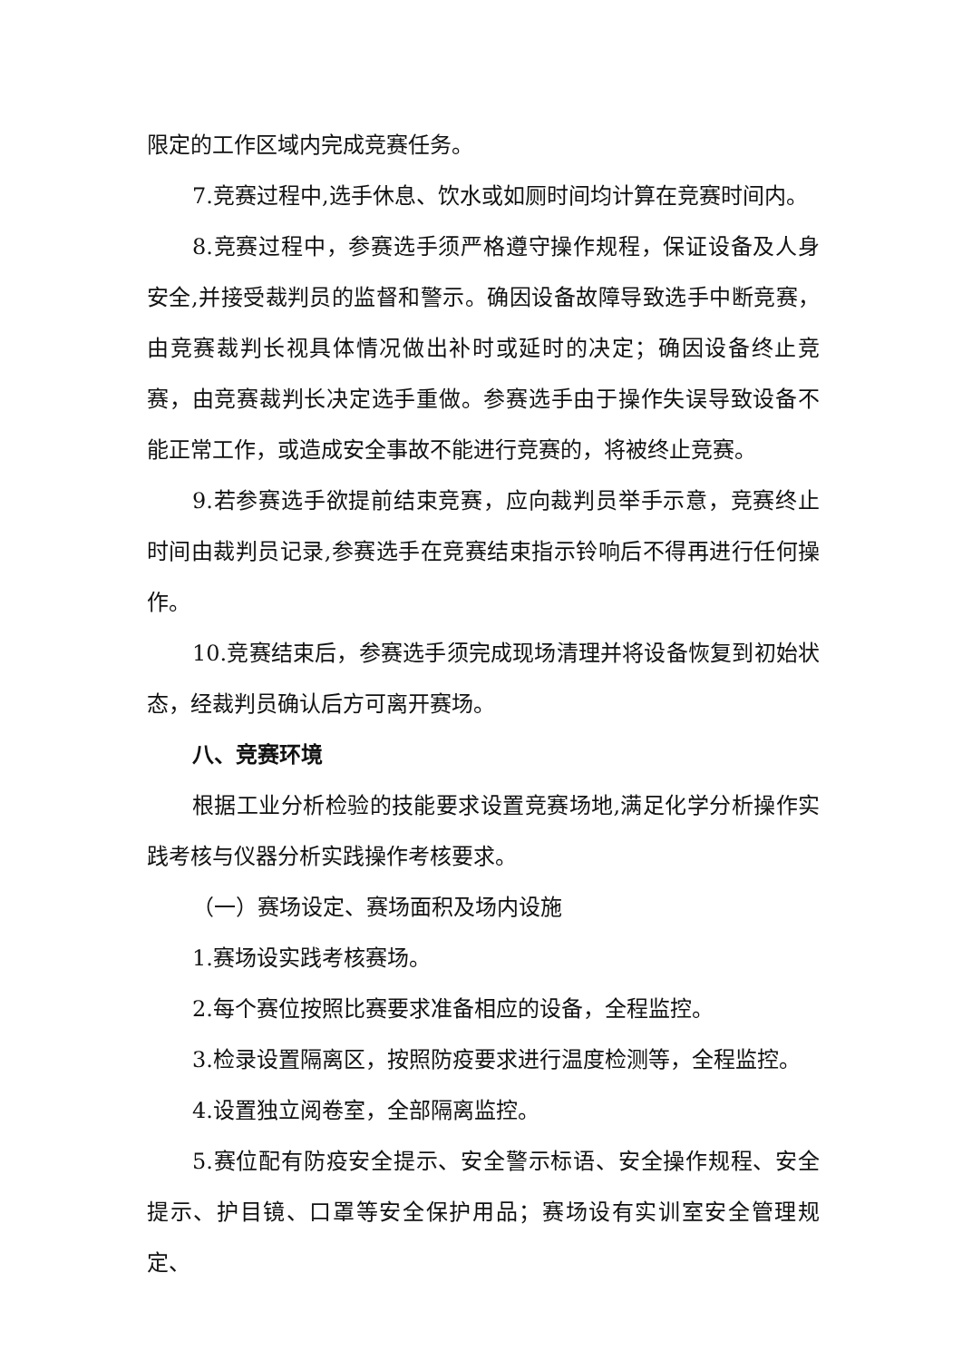限定的工作区域内完成竞赛任务。
7.竞赛过程中,选手休息、饮水或如厕时间均计算在竞赛时间内。
8.竞赛过程中，参赛选手须严格遵守操作规程，保证设备及人身安全,并接受裁判员的监督和警示。确因设备故障导致选手中断竞赛，由竞赛裁判长视具体情况做出补时或延时的决定；确因设备终止竞赛，由竞赛裁判长决定选手重做。参赛选手由于操作失误导致设备不能正常工作，或造成安全事故不能进行竞赛的，将被终止竞赛。
9.若参赛选手欲提前结束竞赛，应向裁判员举手示意，竞赛终止时间由裁判员记录,参赛选手在竞赛结束指示铃响后不得再进行任何操作。
10.竞赛结束后，参赛选手须完成现场清理并将设备恢复到初始状态，经裁判员确认后方可离开赛场。
八、竞赛环境
根据工业分析检验的技能要求设置竞赛场地,满足化学分析操作实践考核与仪器分析实践操作考核要求。
（一）赛场设定、赛场面积及场内设施
1.赛场设实践考核赛场。
2.每个赛位按照比赛要求准备相应的设备，全程监控。
3.检录设置隔离区，按照防疫要求进行温度检测等，全程监控。
4.设置独立阅卷室，全部隔离监控。
5.赛位配有防疫安全提示、安全警示标语、安全操作规程、安全提示、护目镜、口罩等安全保护用品；赛场设有实训室安全管理规定、